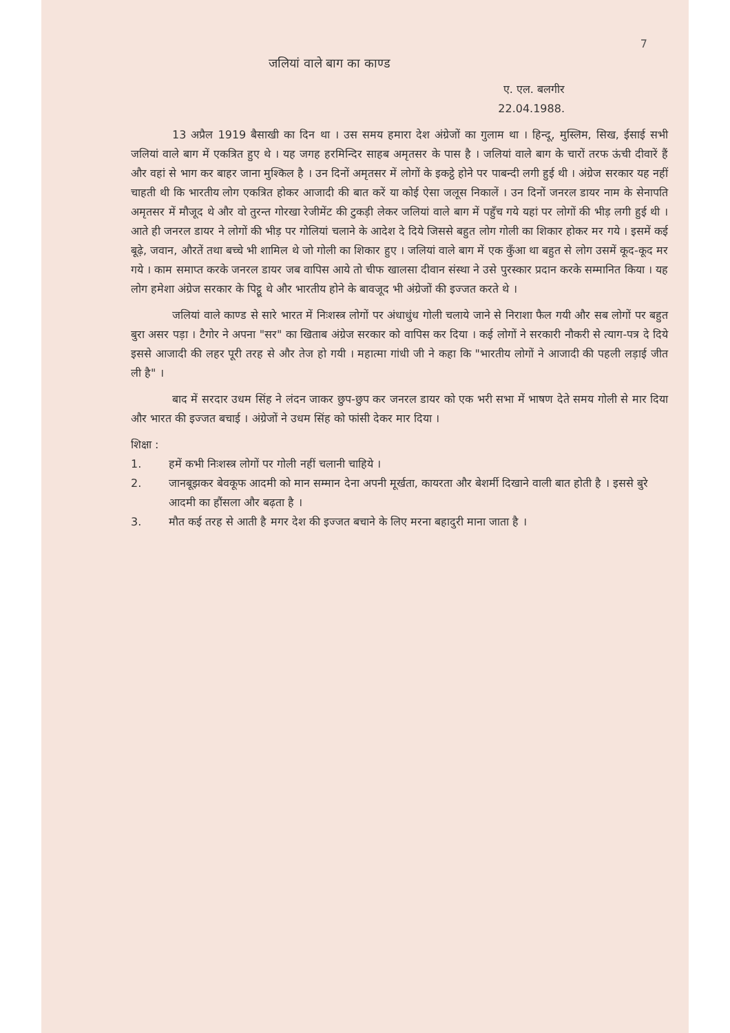7
जलियां वाले बाग का काण्ड
ए. एल. बलगीर
22.04.1988.
13 अप्रैल 1919 बैसाखी का दिन था । उस समय हमारा देश अंग्रेजों का गुलाम था । हिन्दू, मुस्लिम, सिख, ईसाई सभी जलियां वाले बाग में एकत्रित हुए थे । यह जगह हरमिन्दिर साहब अमृतसर के पास है । जलियां वाले बाग के चारों तरफ ऊंची दीवारें हैं और वहां से भाग कर बाहर जाना मुश्किल है । उन दिनों अमृतसर में लोगों के इकट्ठे होने पर पाबन्दी लगी हुई थी । अंग्रेज सरकार यह नहीं चाहती थी कि भारतीय लोग एकत्रित होकर आजादी की बात करें या कोई ऐसा जलूस निकालें । उन दिनों जनरल डायर नाम के सेनापति अमृतसर में मौजूद थे और वो तुरन्त गोरखा रेजीमेंट की टुकड़ी लेकर जलियां वाले बाग में पहुँच गये यहां पर लोगों की भीड़ लगी हुई थी । आते ही जनरल डायर ने लोगों की भीड़ पर गोलियां चलाने के आदेश दे दिये जिससे बहुत लोग गोली का शिकार होकर मर गये । इसमें कई बूढ़े, जवान, औरतें तथा बच्चे भी शामिल थे जो गोली का शिकार हुए । जलियां वाले बाग में एक कुँआ था बहुत से लोग उसमें कूद-कूद मर गये । काम समाप्त करके जनरल डायर जब वापिस आये तो चीफ खालसा दीवान संस्था ने उसे पुरस्कार प्रदान करके सम्मानित किया । यह लोग हमेशा अंग्रेज सरकार के पिट्ठू थे और भारतीय होने के बावजूद भी अंग्रेजों की इज्जत करते थे ।
जलियां वाले काण्ड से सारे भारत में निःशस्त्र लोगों पर अंधाधुंध गोली चलाये जाने से निराशा फैल गयी और सब लोगों पर बहुत बुरा असर पड़ा । टैगोर ने अपना "सर" का खिताब अंग्रेज सरकार को वापिस कर दिया । कई लोगों ने सरकारी नौकरी से त्याग-पत्र दे दिये इससे आजादी की लहर पूरी तरह से और तेज हो गयी । महात्मा गांधी जी ने कहा कि "भारतीय लोगों ने आजादी की पहली लड़ाई जीत ली है" ।
बाद में सरदार उधम सिंह ने लंदन जाकर छुप-छुप कर जनरल डायर को एक भरी सभा में भाषण देते समय गोली से मार दिया और भारत की इज्जत बचाई । अंग्रेजों ने उधम सिंह को फांसी देकर मार दिया ।
शिक्षा :
1. हमें कभी निःशस्त्र लोगों पर गोली नहीं चलानी चाहिये ।
2. जानबूझकर बेवकूफ आदमी को मान सम्मान देना अपनी मूर्खता, कायरता और बेशर्मी दिखाने वाली बात होती है । इससे बुरे आदमी का हौंसला और बढ़ता है ।
3. मौत कई तरह से आती है मगर देश की इज्जत बचाने के लिए मरना बहादुरी माना जाता है ।